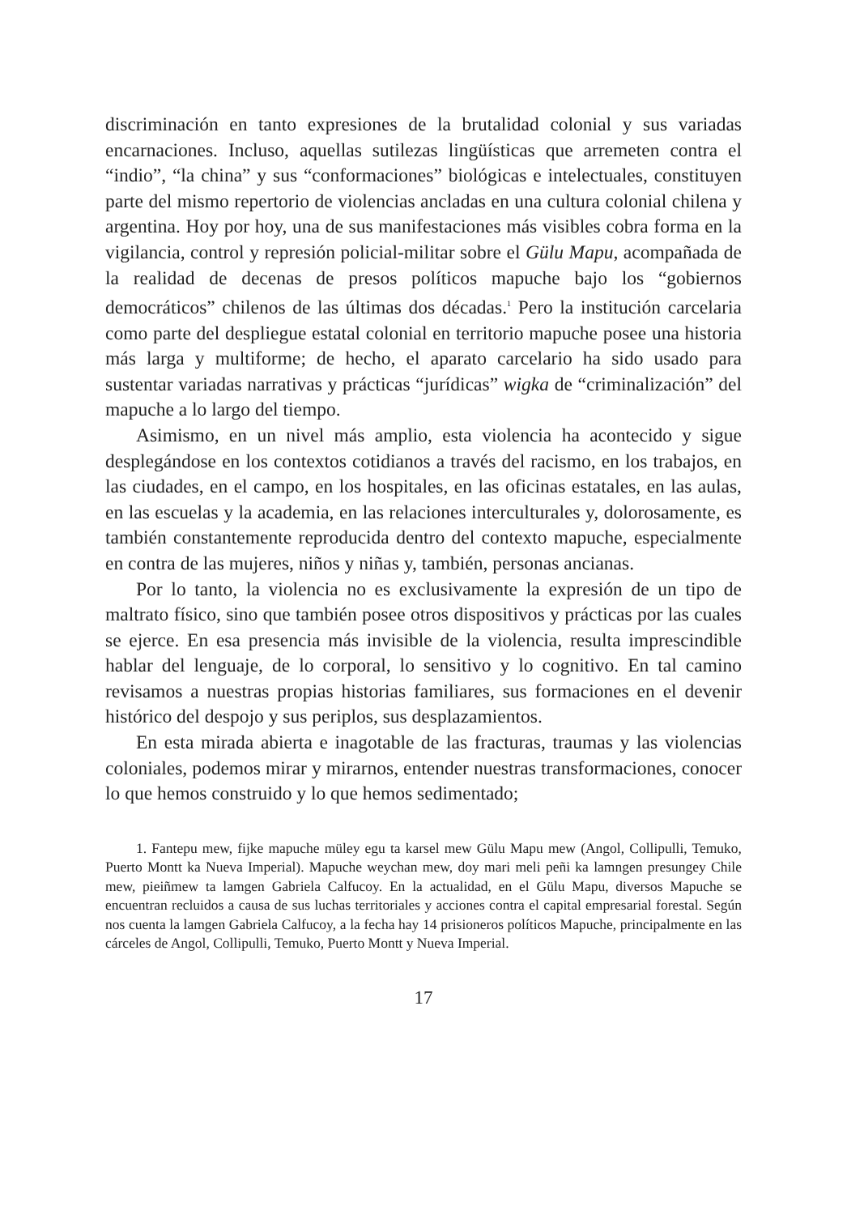discriminación en tanto expresiones de la brutalidad colonial y sus variadas encarnaciones. Incluso, aquellas sutilezas lingüísticas que arremeten contra el “indio”, “la china” y sus “conformaciones” biológicas e intelectuales, constituyen parte del mismo repertorio de violencias ancladas en una cultura colonial chilena y argentina. Hoy por hoy, una de sus manifestaciones más visibles cobra forma en la vigilancia, control y represión policial-militar sobre el Gülu Mapu, acompañada de la realidad de decenas de presos políticos mapuche bajo los “gobiernos democráticos” chilenos de las últimas dos décadas.<sup>1</sup> Pero la institución carcelaria como parte del despliegue estatal colonial en territorio mapuche posee una historia más larga y multiforme; de hecho, el aparato carcelario ha sido usado para sustentar variadas narrativas y prácticas “jurídicas” wigka de “criminalización” del mapuche a lo largo del tiempo.
Asimismo, en un nivel más amplio, esta violencia ha acontecido y sigue desplegándose en los contextos cotidianos a través del racismo, en los trabajos, en las ciudades, en el campo, en los hospitales, en las oficinas estatales, en las aulas, en las escuelas y la academia, en las relaciones interculturales y, dolorosamente, es también constantemente reproducida dentro del contexto mapuche, especialmente en contra de las mujeres, niños y niñas y, también, personas ancianas.
Por lo tanto, la violencia no es exclusivamente la expresión de un tipo de maltrato físico, sino que también posee otros dispositivos y prácticas por las cuales se ejerce. En esa presencia más invisible de la violencia, resulta imprescindible hablar del lenguaje, de lo corporal, lo sensitivo y lo cognitivo. En tal camino revisamos a nuestras propias historias familiares, sus formaciones en el devenir histórico del despojo y sus periplos, sus desplazamientos.
En esta mirada abierta e inagotable de las fracturas, traumas y las violencias coloniales, podemos mirar y mirarnos, entender nuestras transformaciones, conocer lo que hemos construido y lo que hemos sedimentado;
1. Fantepu mew, fijke mapuche müley egu ta karsel mew Gülu Mapu mew (Angol, Collipulli, Temuko, Puerto Montt ka Nueva Imperial). Mapuche weychan mew, doy mari meli peñi ka lamngen presungey Chile mew, pieiñmew ta lamgen Gabriela Calfucoy. En la actualidad, en el Gülu Mapu, diversos Mapuche se encuentran recluidos a causa de sus luchas territoriales y acciones contra el capital empresarial forestal. Según nos cuenta la lamgen Gabriela Calfucoy, a la fecha hay 14 prisioneros políticos Mapuche, principalmente en las cárceles de Angol, Collipulli, Temuko, Puerto Montt y Nueva Imperial.
17